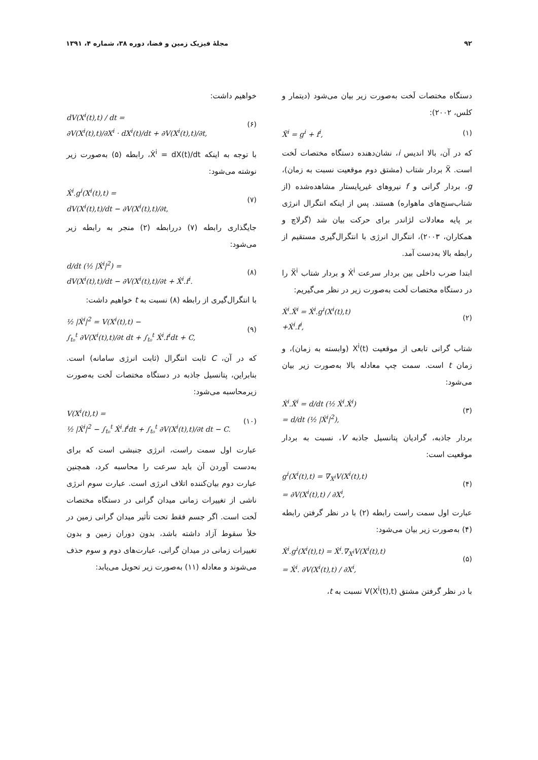۹۲ مجلهٔ فیزیک زمین و فضا، دوره ۳۸، شماره ۴، ۱۳۹۱
دستگاه مختصات لَخت به‌صورت زیر بیان می‌شود (دیتمار و کلس، ۲۰۰۲):
Ẍ<sup>i</sup> = g<sup>i</sup> + f<sup>i</sup>, (۱)
که در آن، بالا اندیس i، نشان‌دهنده دستگاه مختصات لَخت است. Ẍ بردار شتاب (مشتق دوم موقعیت نسبت به زمان)، g، بردار گرانی و f نیروهای غیرپایستار مشاهده‌شده (از شتاب‌سنج‌های ماهواره) هستند. پس از اینکه انتگرال انرژی بر پایه معادلات لژاندر برای حرکت بیان شد (گرلاچ و همکاران، ۲۰۰۳)، انتگرال انرژی با انتگرال‌گیری مستقیم از رابطه بالا به‌دست آمد.
ابتدا ضرب داخلی بین بردار سرعت Ẋ<sup>i</sup> و بردار شتاب Ẍ<sup>i</sup> را در دستگاه مختصات لَخت به‌صورت زیر در نظر می‌گیریم:
Ẋ<sup>i</sup>.Ẍ<sup>i</sup> = Ẋ<sup>i</sup>.g<sup>i</sup>(X<sup>i</sup>(t),t)
+Ẋ<sup>i</sup>.f<sup>i</sup>, (۲)
شتاب گرانی تابعی از موقعیت X<sup>i</sup>(t) (وابسته به زمان)، و زمان t است. سمت چپ معادله بالا به‌صورت زیر بیان می‌شود:
Ẋ<sup>i</sup>.Ẍ<sup>i</sup> = d/dt (½ Ẋ<sup>i</sup>.Ẋ<sup>i</sup>)
= d/dt (½ |Ẋ<sup>i</sup>|<sup>2</sup>), (۳)
بردار جاذبه، گرادیان پتانسیل جاذبه V، نسبت به بردار موقعیت است:
g<sup>i</sup>(X<sup>i</sup>(t),t) = ∇<sub>X<sup>i</sup></sub>V(X<sup>i</sup>(t),t)
= ∂V(X<sup>i</sup>(t),t) / ∂X<sup>i</sup>, (۴)
عبارت اول سمت راست رابطه (۲) با در نظر گرفتن رابطه (۴) به‌صورت زیر بیان می‌شود:
Ẋ<sup>i</sup>.g<sup>i</sup>(X<sup>i</sup>(t),t) = Ẋ<sup>i</sup>.∇<sub>X<sup>i</sup></sub>V(X<sup>i</sup>(t),t)
= Ẋ<sup>i</sup>. ∂V(X<sup>i</sup>(t),t) / ∂X<sup>i</sup>, (۵)
با در نظر گرفتن مشتق V(X<sup>i</sup>(t),t) نسبت به t،
خواهیم داشت:
dV(X<sup>i</sup>(t),t) / dt =
∂V(X<sup>i</sup>(t),t)/∂X<sup>i</sup> · dX<sup>i</sup>(t)/dt + ∂V(X<sup>i</sup>(t),t)/∂t, (۶)
با توجه به اینکه Ẋ<sup>i</sup> = dX(t)/dt، رابطه (۵) به‌صورت زیر نوشته می‌شود:
Ẋ<sup>i</sup>.g<sup>i</sup>(X<sup>i</sup>(t),t) =
dV(X<sup>i</sup>(t),t)/dt − ∂V(X<sup>i</sup>(t),t)/∂t, (۷)
جایگذاری رابطه (۷) دررابطه (۲) منجر به رابطه زیر می‌شود:
d/dt (½ |Ẋ<sup>i</sup>|<sup>2</sup>) =
dV(X<sup>i</sup>(t),t)/dt − ∂V(X<sup>i</sup>(t),t)/∂t + Ẋ<sup>i</sup>.f<sup>i</sup>. (۸)
با انتگرال‌گیری از رابطه (۸) نسبت به t خواهیم داشت:
½ |Ẋ<sup>i</sup>|<sup>2</sup> = V(X<sup>i</sup>(t),t) −
∫<sub>t₀</sub><sup>t</sup> ∂V(X<sup>i</sup>(t),t)/∂t dt + ∫<sub>t₀</sub><sup>t</sup> Ẋ<sup>i</sup>.f<sup>i</sup>dt + C, (۹)
که در آن، C ثابت انتگرال (ثابت انرژی سامانه) است. بنابراین، پتانسیل جاذبه در دستگاه مختصات لَخت به‌صورت زیرمحاسبه می‌شود:
V(X<sup>i</sup>(t),t) =
½ |Ẋ<sup>i</sup>|<sup>2</sup> − ∫<sub>t₀</sub><sup>t</sup> Ẋ<sup>i</sup>.f<sup>i</sup>dt + ∫<sub>t₀</sub><sup>t</sup> ∂V(X<sup>i</sup>(t),t)/∂t dt − C. (۱۰)
عبارت اول سمت راست، انرژی جنبشی است که برای به‌دست آوردن آن باید سرعت را محاسبه کرد، همچنین عبارت دوم بیان‌کننده اتلاف انرژی است. عبارت سوم انرژی ناشی از تغییرات زمانی میدان گرانی در دستگاه مختصات لَخت است. اگر جسم فقط تحت تأثیر میدان گرانی زمین در خلأ سقوط آزاد داشته باشد، بدون دوران زمین و بدون تغییرات زمانی در میدان گرانی، عبارت‌های دوم و سوم حذف می‌شوند و معادله (۱۱) به‌صورت زیر تحویل می‌یابد: